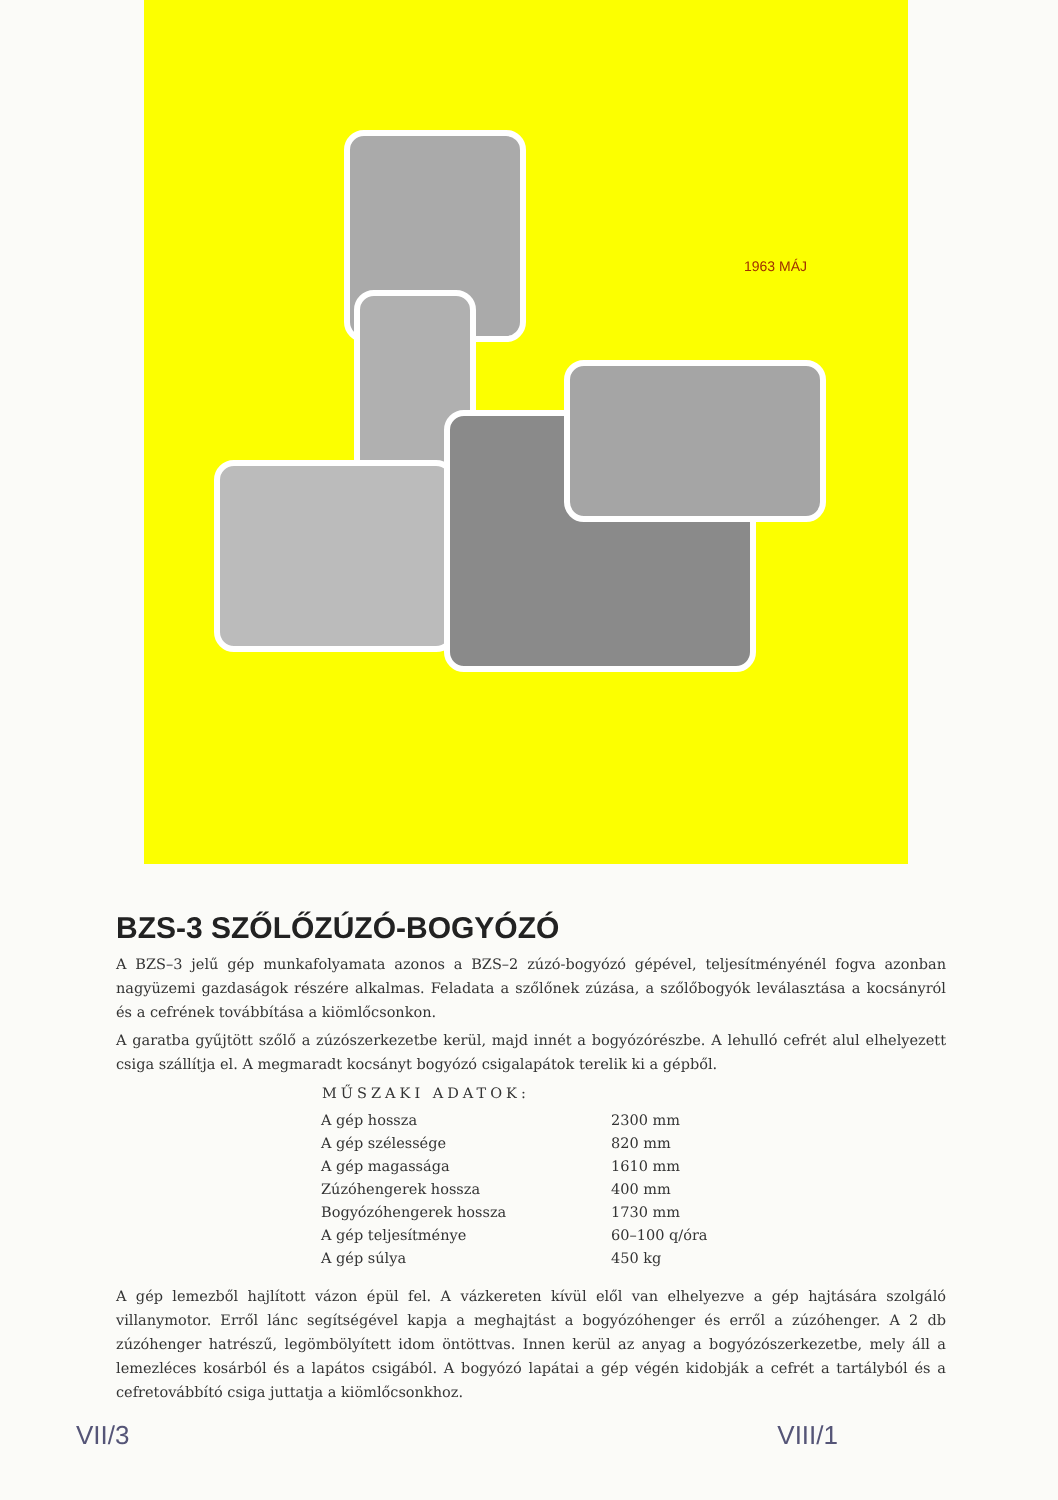1963 MÁJ
BZS-3 SZŐLŐZÚZÓ-BOGYÓZÓ
A BZS–3 jelű gép munkafolyamata azonos a BZS–2 zúzó-bogyózó gépével, teljesítményénél fogva azonban nagyüzemi gazdaságok részére alkalmas. Feladata a szőlőnek zúzása, a szőlőbogyók leválasztása a kocsányról és a cefrének továbbítása a kiömlőcsonkon.
A garatba gyűjtött szőlő a zúzószerkezetbe kerül, majd innét a bogyózórészbe. A lehulló cefrét alul elhelyezett csiga szállítja el. A megmaradt kocsányt bogyózó csigalapátok terelik ki a gépből.
| MŰSZAKI ADATOK: | |
| --- | --- |
| A gép hossza | 2300 mm |
| A gép szélessége | 820 mm |
| A gép magassága | 1610 mm |
| Zúzóhengerek hossza | 400 mm |
| Bogyózóhengerek hossza | 1730 mm |
| A gép teljesítménye | 60–100 q/óra |
| A gép súlya | 450 kg |
A gép lemezből hajlított vázon épül fel. A vázkereten kívül elől van elhelyezve a gép hajtására szolgáló villanymotor. Erről lánc segítségével kapja a meghajtást a bogyózóhenger és erről a zúzóhenger. A 2 db zúzóhenger hatrészű, legömbölyített idom öntöttvas. Innen kerül az anyag a bogyózószerkezetbe, mely áll a lemezléces kosárból és a lapátos csigából. A bogyózó lapátai a gép végén kidobják a cefrét a tartályból és a cefretovábbító csiga juttatja a kiömlőcsonkhoz.
VII/3 VIII/1